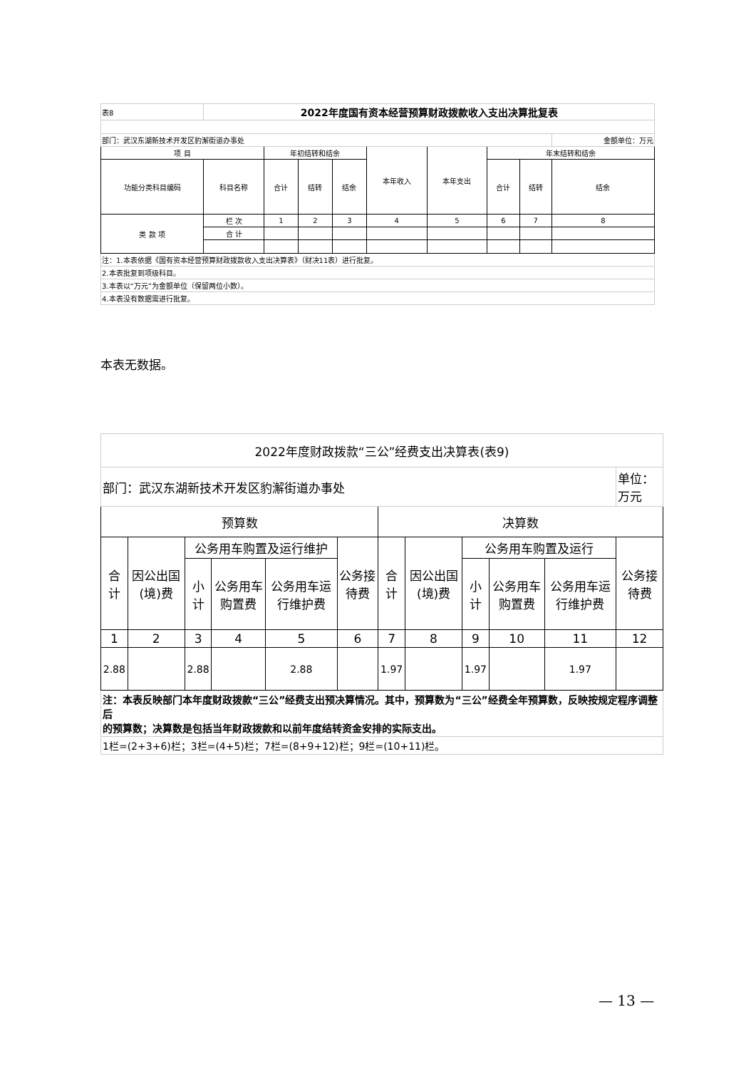| 表8 | 2022年度国有资本经营预算财政拨款收入支出决算批复表 | | | | | | | | |
| 部门：武汉东湖新技术开发区豹澥街道办事处 | | | | | | | | | 金额单位：万元 |
| 项 目 | | 年初结转和结余 | | | 本年收入 | 本年支出 | 年末结转和结余 | | |
| 功能分类科目编码 | 科目名称 | 合计 | 结转 | 结余 | | | 合计 | 结转 | 结余 |
| 类 款 项 | 栏 次 | 1 | 2 | 3 | 4 | 5 | 6 | 7 | 8 |
| | 合 计 | | | | | | | | |
| 注：1.本表依据《国有资本经营预算财政拨款收入支出决算表》（财决11表）进行批复。 | | | | | | | | | |
| 2.本表批复到项级科目。 | | | | | | | | | |
| 3.本表以“万元”为金额单位（保留两位小数）。 | | | | | | | | | |
| 4.本表没有数据需进行批复。 | | | | | | | | | |
本表无数据。
| 2022年度财政拨款“三公”经费支出决算表(表9) | | | | | | | | | | | |
| 部门：武汉东湖新技术开发区豹澥街道办事处 | | | | | | | | | | | 单位：万元 |
| 预算数 | | | | | | 决算数 | | | | | |
| 合计 | 因公出国(境)费 | 公务用车购置及运行维护 | | | 公务接待费 | 合计 | 因公出国(境)费 | 公务用车购置及运行 | | | 公务接待费 |
| | | 小计 | 公务用车购置费 | 公务用车运行维护费 | | | | 小计 | 公务用车购置费 | 公务用车运行维护费 | |
| 1 | 2 | 3 | 4 | 5 | 6 | 7 | 8 | 9 | 10 | 11 | 12 |
| 2.88 | | 2.88 | | 2.88 | | 1.97 | | 1.97 | | 1.97 | |
| 注：本表反映部门本年度财政拨款“三公”经费支出预决算情况。其中，预算数为“三公”经费全年预算数，反映按规定程序调整后 的预算数；决算数是包括当年财政拨款和以前年度结转资金安排的实际支出。 | | | | | | | | | | | |
| 1栏=(2+3+6)栏；3栏=(4+5)栏；7栏=(8+9+12)栏；9栏=(10+11)栏。 | | | | | | | | | | | |
— 13 —